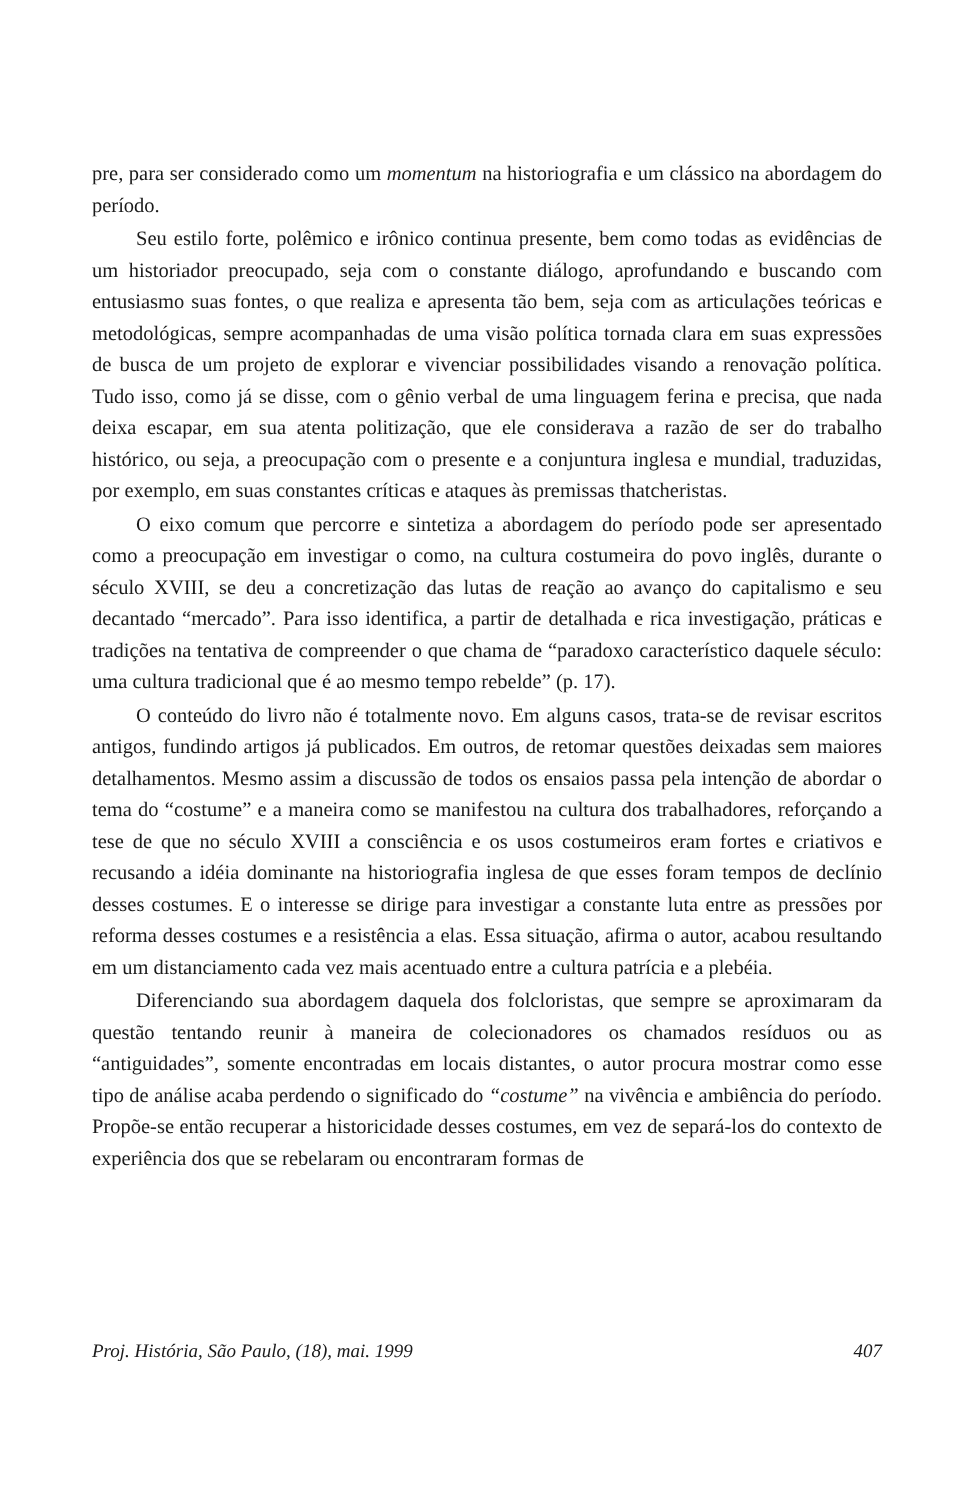pre, para ser considerado como um momentum na historiografia e um clássico na abordagem do período.
Seu estilo forte, polêmico e irônico continua presente, bem como todas as evidências de um historiador preocupado, seja com o constante diálogo, aprofundando e buscando com entusiasmo suas fontes, o que realiza e apresenta tão bem, seja com as articulações teóricas e metodológicas, sempre acompanhadas de uma visão política tornada clara em suas expressões de busca de um projeto de explorar e vivenciar possibilidades visando a renovação política. Tudo isso, como já se disse, com o gênio verbal de uma linguagem ferina e precisa, que nada deixa escapar, em sua atenta politização, que ele considerava a razão de ser do trabalho histórico, ou seja, a preocupação com o presente e a conjuntura inglesa e mundial, traduzidas, por exemplo, em suas constantes críticas e ataques às premissas thatcheristas.
O eixo comum que percorre e sintetiza a abordagem do período pode ser apresentado como a preocupação em investigar o como, na cultura costumeira do povo inglês, durante o século XVIII, se deu a concretização das lutas de reação ao avanço do capitalismo e seu decantado “mercado”. Para isso identifica, a partir de detalhada e rica investigação, práticas e tradições na tentativa de compreender o que chama de “paradoxo característico daquele século: uma cultura tradicional que é ao mesmo tempo rebelde” (p. 17).
O conteúdo do livro não é totalmente novo. Em alguns casos, trata-se de revisar escritos antigos, fundindo artigos já publicados. Em outros, de retomar questões deixadas sem maiores detalhamentos. Mesmo assim a discussão de todos os ensaios passa pela intenção de abordar o tema do “costume” e a maneira como se manifestou na cultura dos trabalhadores, reforçando a tese de que no século XVIII a consciência e os usos costumeiros eram fortes e criativos e recusando a idéia dominante na historiografia inglesa de que esses foram tempos de declínio desses costumes. E o interesse se dirige para investigar a constante luta entre as pressões por reforma desses costumes e a resistência a elas. Essa situação, afirma o autor, acabou resultando em um distanciamento cada vez mais acentuado entre a cultura patrícia e a plebéia.
Diferenciando sua abordagem daquela dos folcloristas, que sempre se aproximaram da questão tentando reunir à maneira de colecionadores os chamados resíduos ou as “antiguidades”, somente encontradas em locais distantes, o autor procura mostrar como esse tipo de análise acaba perdendo o significado do “costume” na vivência e ambiência do período. Propõe-se então recuperar a historicidade desses costumes, em vez de separá-los do contexto de experiência dos que se rebelaram ou encontraram formas de
Proj. História, São Paulo, (18), mai. 1999 407